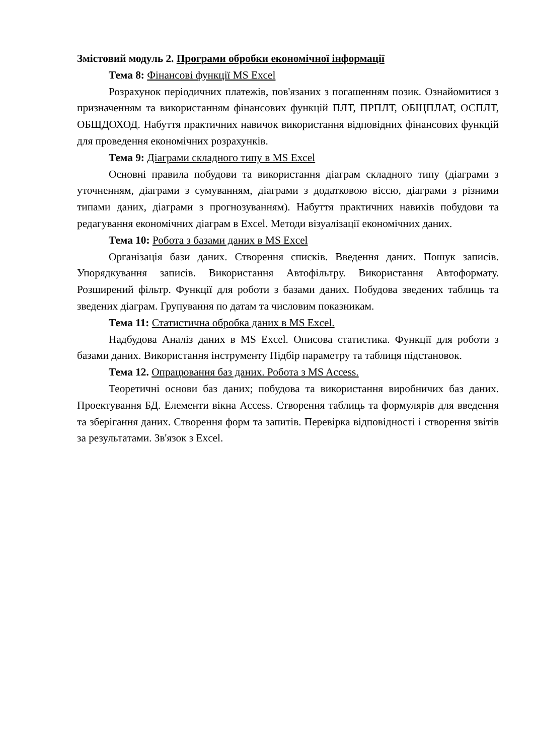Змістовий модуль 2. Програми обробки економічної інформації
Тема 8: Фінансові функції MS Excel
Розрахунок періодичних платежів, пов'язаних з погашенням позик. Ознайомитися з призначенням та використанням фінансових функцій ПЛТ, ПРПЛТ, ОБЩПЛАТ, ОСПЛТ, ОБЩДОХОД. Набуття практичних навичок використання відповідних фінансових функцій для проведення економічних розрахунків.
Тема 9: Діаграми складного типу в MS Excel
Основні правила побудови та використання діаграм складного типу (діаграми з уточненням, діаграми з сумуванням, діаграми з додатковою віссю, діаграми з різними типами даних, діаграми з прогнозуванням). Набуття практичних навиків побудови та редагування економічних діаграм в Excel. Методи візуалізації економічних даних.
Тема 10: Робота з базами даних в MS Excel
Організація бази даних. Створення списків. Введення даних. Пошук записів. Упорядкування записів. Використання Автофільтру. Використання Автоформату. Розширений фільтр. Функції для роботи з базами даних. Побудова зведених таблиць та зведених діаграм. Групування по датам та числовим показникам.
Тема 11: Статистична обробка даних в MS Excel.
Надбудова Аналіз даних в MS Excel. Описова статистика. Функції для роботи з базами даних. Використання інструменту Підбір параметру та таблиця підстановок.
Тема 12. Опрацювання баз даних. Робота з MS Access.
Теоретичні основи баз даних; побудова та використання виробничих баз даних. Проектування БД. Елементи вікна Access. Створення таблиць та формулярів для введення та зберігання даних. Створення форм та запитів. Перевірка відповідності і створення звітів за результатами. Зв'язок з Excel.